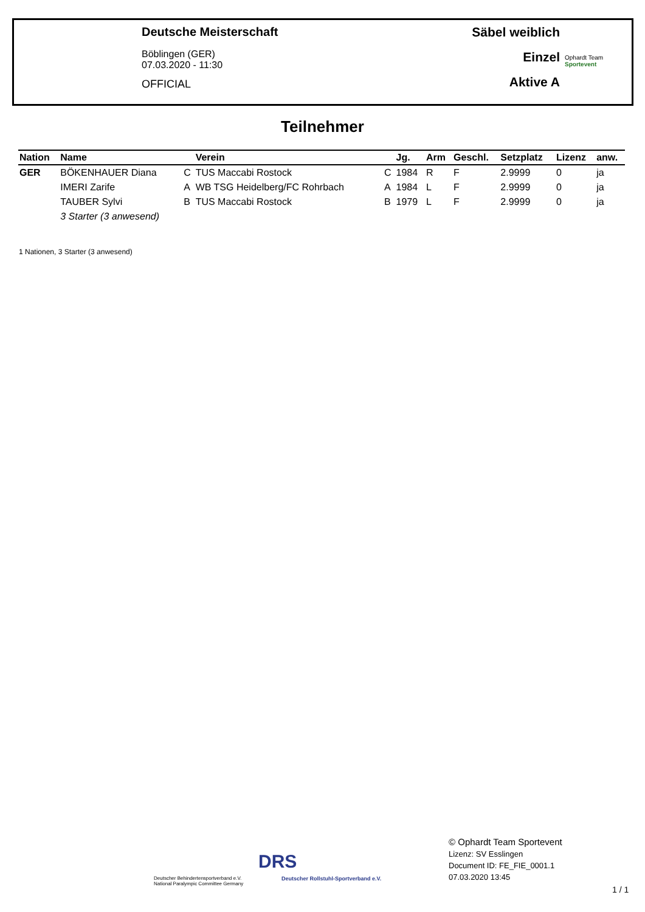Deutsche Meisterschaft
Böblingen (GER)
07.03.2020 - 11:30
OFFICIAL
Säbel weiblich
Einzel
Aktive A
Ophardt Team
Sportevent
Teilnehmer
| Nation | Name | | Verein | | Jg. | Arm | Geschl. | Setzplatz | Lizenz | anw. |
| --- | --- | --- | --- | --- | --- | --- | --- | --- | --- | --- |
| GER | BÖKENHAUER Diana | C | TUS Maccabi Rostock | C | 1984 | R | F | 2.9999 | 0 | ja |
| | IMERI Zarife | A | WB TSG Heidelberg/FC Rohrbach | A | 1984 | L | F | 2.9999 | 0 | ja |
| | TAUBER Sylvi | B | TUS Maccabi Rostock | B | 1979 | L | F | 2.9999 | 0 | ja |
| | 3 Starter (3 anwesend) | | | | | | | | | |
1 Nationen, 3 Starter (3 anwesend)
Deutscher Behindertensportverband e.V.
National Paralympic Committee Germany
DRS
Deutscher Rollstuhl-Sportverband e.V.
© Ophardt Team Sportevent
Lizenz: SV Esslingen
Document ID: FE_FIE_0001.1
07.03.2020 13:45
1 / 1